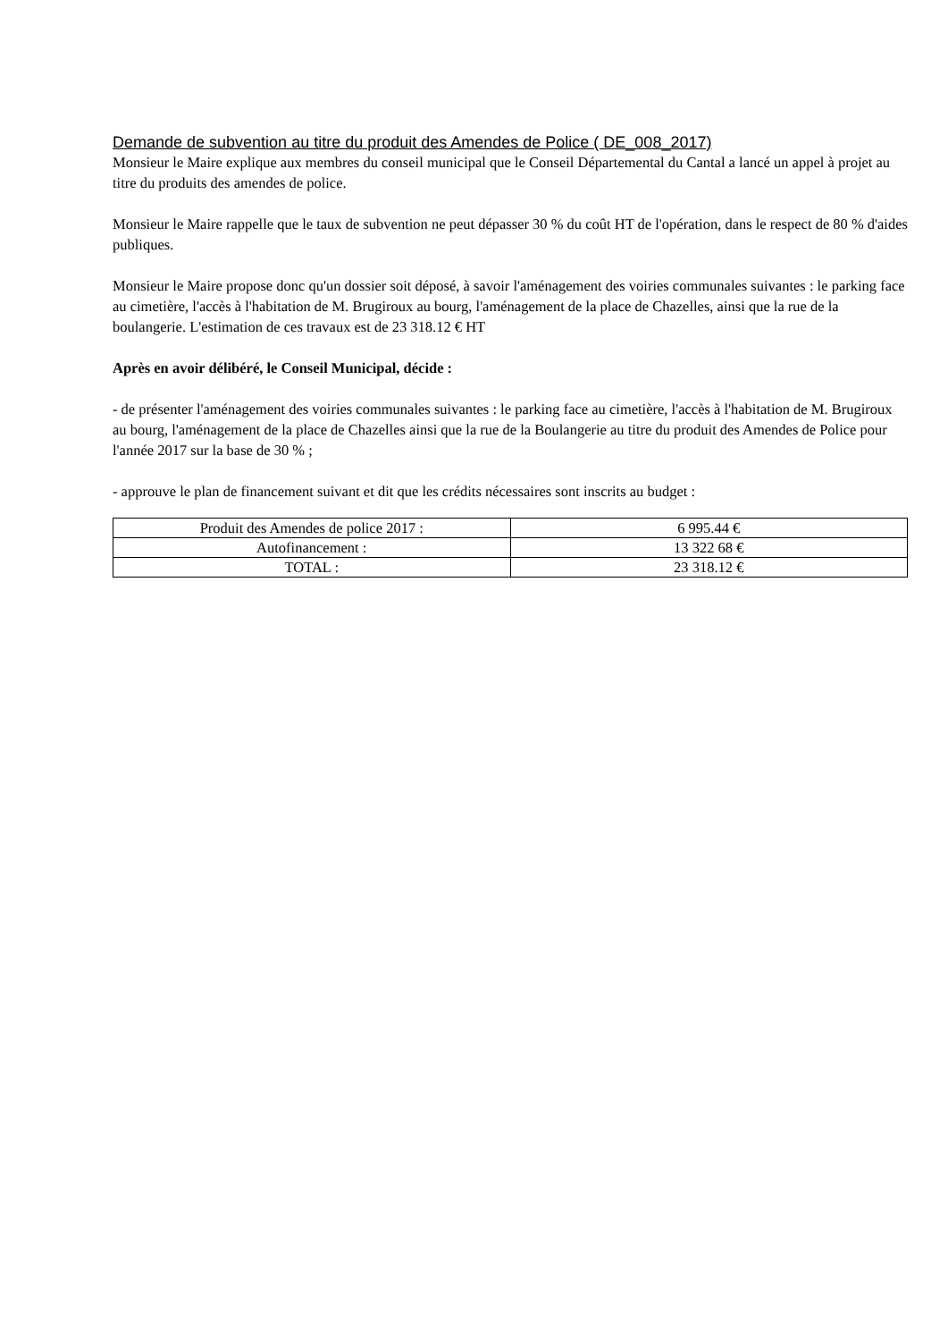Demande de subvention au titre du produit des Amendes de Police ( DE_008_2017)
Monsieur le Maire explique aux membres du conseil municipal que le Conseil Départemental du Cantal a lancé un appel à projet au titre du produits des amendes de police.
Monsieur le Maire rappelle que le taux de subvention ne peut dépasser 30 % du coût HT de l'opération, dans le respect de 80 % d'aides publiques.
Monsieur le Maire propose donc qu'un dossier soit déposé, à savoir l'aménagement des voiries communales suivantes : le parking face au cimetière, l'accès à l'habitation de M. Brugiroux au bourg, l'aménagement de la place de Chazelles, ainsi que la rue de la boulangerie. L'estimation de ces travaux est de 23 318.12 € HT
Après en avoir délibéré, le Conseil Municipal, décide :
- de présenter l'aménagement des voiries communales suivantes : le parking face au cimetière, l'accès à l'habitation de M. Brugiroux au bourg, l'aménagement de la place de Chazelles ainsi que la rue de la Boulangerie au titre du produit des Amendes de Police pour l'année 2017 sur la base de 30 % ;
- approuve le plan de financement suivant et dit que les crédits nécessaires sont inscrits au budget :
| Produit des Amendes de police 2017 : | 6 995.44 € |
| Autofinancement : | 13 322 68 € |
| TOTAL : | 23 318.12 € |